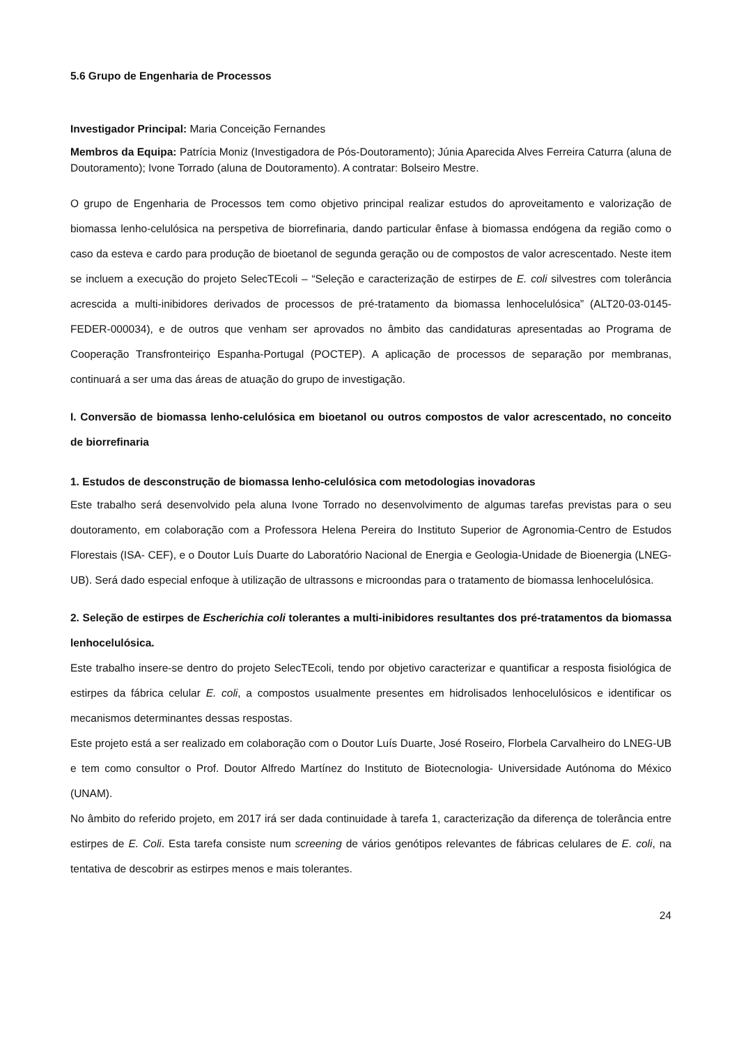5.6 Grupo de Engenharia de Processos
Investigador Principal: Maria Conceição Fernandes
Membros da Equipa: Patrícia Moniz (Investigadora de Pós-Doutoramento); Júnia Aparecida Alves Ferreira Caturra (aluna de Doutoramento); Ivone Torrado (aluna de Doutoramento). A contratar: Bolseiro Mestre.
O grupo de Engenharia de Processos tem como objetivo principal realizar estudos do aproveitamento e valorização de biomassa lenho-celulósica na perspetiva de biorrefinaria, dando particular ênfase à biomassa endógena da região como o caso da esteva e cardo para produção de bioetanol de segunda geração ou de compostos de valor acrescentado. Neste item se incluem a execução do projeto SelecTEcoli – “Seleção e caracterização de estirpes de E. coli silvestres com tolerância acrescida a multi-inibidores derivados de processos de pré-tratamento da biomassa lenhocelulósica” (ALT20-03-0145-FEDER-000034), e de outros que venham ser aprovados no âmbito das candidaturas apresentadas ao Programa de Cooperação Transfronteiriço Espanha-Portugal (POCTEP). A aplicação de processos de separação por membranas, continuará a ser uma das áreas de atuação do grupo de investigação.
I. Conversão de biomassa lenho-celulósica em bioetanol ou outros compostos de valor acrescentado, no conceito de biorrefinaria
1. Estudos de desconstrução de biomassa lenho-celulósica com metodologias inovadoras
Este trabalho será desenvolvido pela aluna Ivone Torrado no desenvolvimento de algumas tarefas previstas para o seu doutoramento, em colaboração com a Professora Helena Pereira do Instituto Superior de Agronomia-Centro de Estudos Florestais (ISA- CEF), e o Doutor Luís Duarte do Laboratório Nacional de Energia e Geologia-Unidade de Bioenergia (LNEG-UB). Será dado especial enfoque à utilização de ultrassons e microondas para o tratamento de biomassa lenhocelulósica.
2. Seleção de estirpes de Escherichia coli tolerantes a multi-inibidores resultantes dos pré-tratamentos da biomassa lenhocelulósica.
Este trabalho insere-se dentro do projeto SelecTEcoli, tendo por objetivo caracterizar e quantificar a resposta fisiológica de estirpes da fábrica celular E. coli, a compostos usualmente presentes em hidrolisados lenhocelulósicos e identificar os mecanismos determinantes dessas respostas.
Este projeto está a ser realizado em colaboração com o Doutor Luís Duarte, José Roseiro, Florbela Carvalheiro do LNEG-UB e tem como consultor o Prof. Doutor Alfredo Martínez do Instituto de Biotecnologia- Universidade Autónoma do México (UNAM).
No âmbito do referido projeto, em 2017 irá ser dada continuidade à tarefa 1, caracterização da diferença de tolerância entre estirpes de E. Coli. Esta tarefa consiste num screening de vários genótipos relevantes de fábricas celulares de E. coli, na tentativa de descobrir as estirpes menos e mais tolerantes.
24